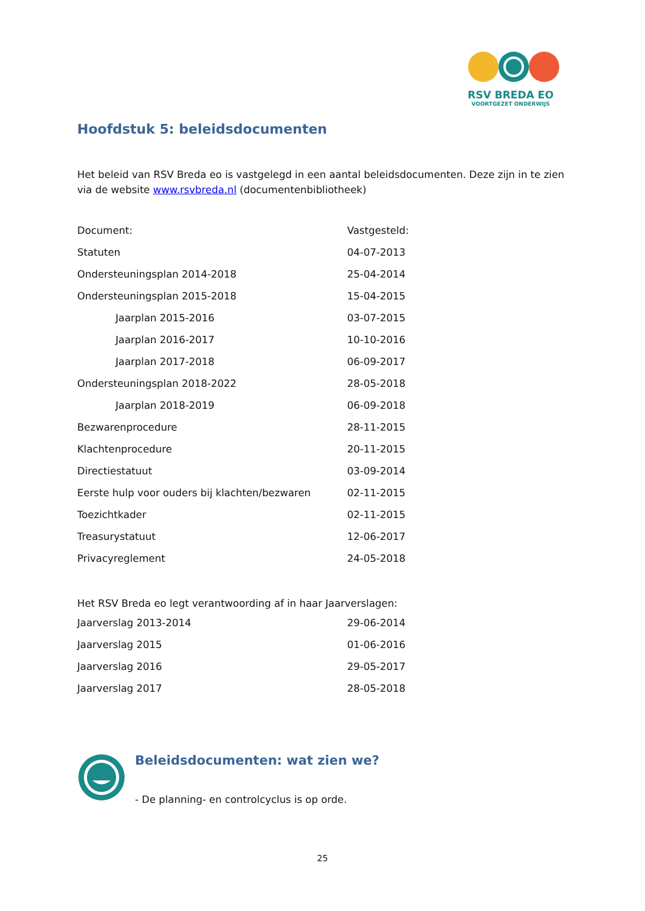RSV BREDA EO
VOORTGEZET ONDERWIJS
Hoofdstuk 5: beleidsdocumenten
Het beleid van RSV Breda eo is vastgelegd in een aantal beleidsdocumenten. Deze zijn in te zien via de website www.rsvbreda.nl (documentenbibliotheek)
| Document: | Vastgesteld: |
| Statuten | 04-07-2013 |
| Ondersteuningsplan 2014-2018 | 25-04-2014 |
| Ondersteuningsplan 2015-2018 | 15-04-2015 |
| Jaarplan 2015-2016 | 03-07-2015 |
| Jaarplan 2016-2017 | 10-10-2016 |
| Jaarplan 2017-2018 | 06-09-2017 |
| Ondersteuningsplan 2018-2022 | 28-05-2018 |
| Jaarplan 2018-2019 | 06-09-2018 |
| Bezwarenprocedure | 28-11-2015 |
| Klachtenprocedure | 20-11-2015 |
| Directiestatuut | 03-09-2014 |
| Eerste hulp voor ouders bij klachten/bezwaren | 02-11-2015 |
| Toezichtkader | 02-11-2015 |
| Treasurystatuut | 12-06-2017 |
| Privacyreglement | 24-05-2018 |
Het RSV Breda eo legt verantwoording af in haar Jaarverslagen:
| Jaarverslag 2013-2014 | 29-06-2014 |
| Jaarverslag 2015 | 01-06-2016 |
| Jaarverslag 2016 | 29-05-2017 |
| Jaarverslag 2017 | 28-05-2018 |
Beleidsdocumenten: wat zien we?
- De planning- en controlcyclus is op orde.
25